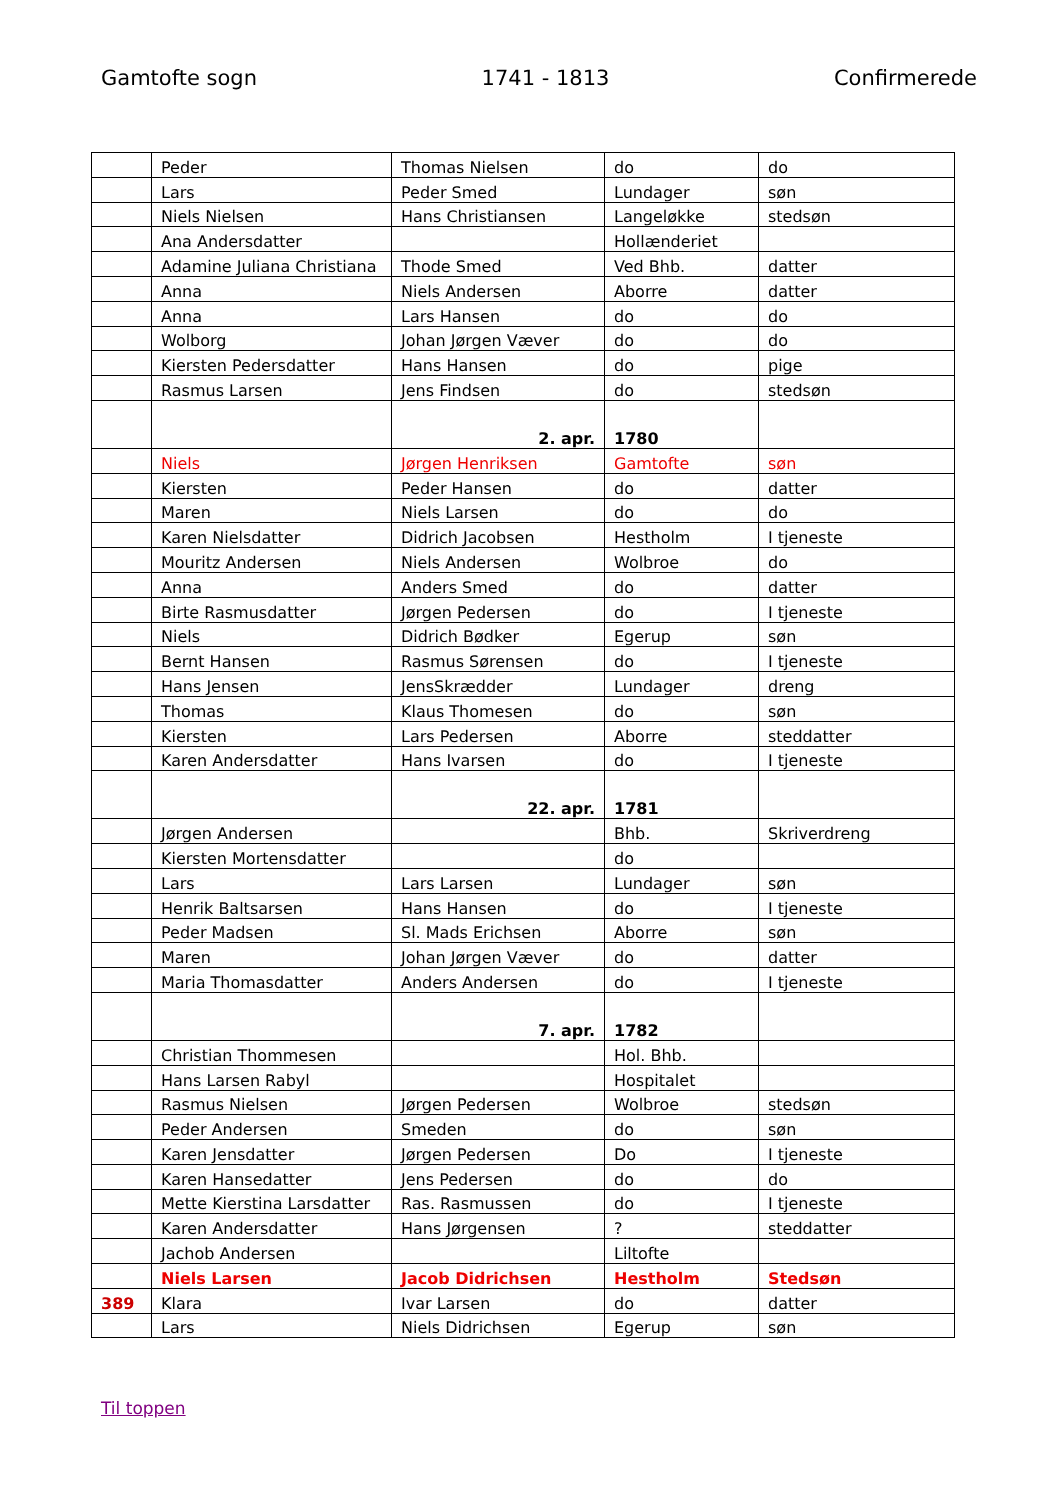Gamtofte sogn 1741 - 1813 Confirmerede
| | Peder | Thomas Nielsen | do | do |
| | Lars | Peder Smed | Lundager | søn |
| | Niels Nielsen | Hans Christiansen | Langeløkke | stedsøn |
| | Ana Andersdatter | | Hollænderiet | |
| | Adamine Juliana Christiana | Thode Smed | Ved Bhb. | datter |
| | Anna | Niels Andersen | Aborre | datter |
| | Anna | Lars Hansen | do | do |
| | Wolborg | Johan Jørgen Væver | do | do |
| | Kiersten Pedersdatter | Hans Hansen | do | pige |
| | Rasmus Larsen | Jens Findsen | do | stedsøn |
| | | 2. apr. | 1780 | |
| | Niels | Jørgen Henriksen | Gamtofte | søn |
| | Kiersten | Peder Hansen | do | datter |
| | Maren | Niels Larsen | do | do |
| | Karen Nielsdatter | Didrich Jacobsen | Hestholm | I tjeneste |
| | Mouritz Andersen | Niels Andersen | Wolbroe | do |
| | Anna | Anders Smed | do | datter |
| | Birte Rasmusdatter | Jørgen Pedersen | do | I tjeneste |
| | Niels | Didrich Bødker | Egerup | søn |
| | Bernt Hansen | Rasmus Sørensen | do | I tjeneste |
| | Hans Jensen | JensSkrædder | Lundager | dreng |
| | Thomas | Klaus Thomesen | do | søn |
| | Kiersten | Lars Pedersen | Aborre | steddatter |
| | Karen Andersdatter | Hans Ivarsen | do | I tjeneste |
| | | 22. apr. | 1781 | |
| | Jørgen Andersen | | Bhb. | Skriverdreng |
| | Kiersten Mortensdatter | | do | |
| | Lars | Lars Larsen | Lundager | søn |
| | Henrik Baltsarsen | Hans Hansen | do | I tjeneste |
| | Peder Madsen | Sl. Mads Erichsen | Aborre | søn |
| | Maren | Johan Jørgen Væver | do | datter |
| | Maria Thomasdatter | Anders Andersen | do | I tjeneste |
| | | 7. apr. | 1782 | |
| | Christian Thommesen | | Hol. Bhb. | |
| | Hans Larsen Rabyl | | Hospitalet | |
| | Rasmus Nielsen | Jørgen Pedersen | Wolbroe | stedsøn |
| | Peder Andersen | Smeden | do | søn |
| | Karen Jensdatter | Jørgen Pedersen | Do | I tjeneste |
| | Karen Hansedatter | Jens Pedersen | do | do |
| | Mette Kierstina Larsdatter | Ras. Rasmussen | do | I tjeneste |
| | Karen Andersdatter | Hans Jørgensen | ? | steddatter |
| | Jachob Andersen | | Liltofte | |
| | Niels Larsen | Jacob Didrichsen | Hestholm | Stedsøn |
| 389 | Klara | Ivar Larsen | do | datter |
| | Lars | Niels Didrichsen | Egerup | søn |
Til toppen